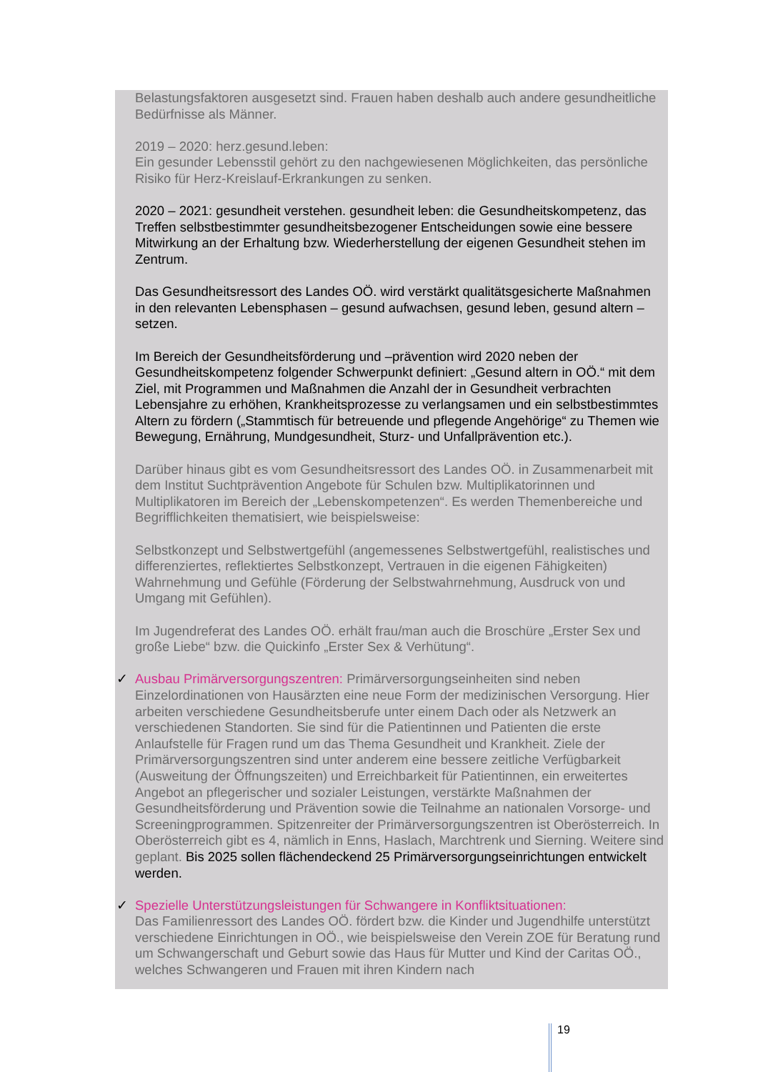Belastungsfaktoren ausgesetzt sind. Frauen haben deshalb auch andere gesundheitliche Bedürfnisse als Männer.
2019 – 2020: herz.gesund.leben:
Ein gesunder Lebensstil gehört zu den nachgewiesenen Möglichkeiten, das persönliche Risiko für Herz-Kreislauf-Erkrankungen zu senken.
2020 – 2021: gesundheit verstehen. gesundheit leben: die Gesundheitskompetenz, das Treffen selbstbestimmter gesundheitsbezogener Entscheidungen sowie eine bessere Mitwirkung an der Erhaltung bzw. Wiederherstellung der eigenen Gesundheit stehen im Zentrum.
Das Gesundheitsressort des Landes OÖ. wird verstärkt qualitätsgesicherte Maßnahmen in den relevanten Lebensphasen – gesund aufwachsen, gesund leben, gesund altern – setzen.
Im Bereich der Gesundheitsförderung und –prävention wird 2020 neben der Gesundheitskompetenz folgender Schwerpunkt definiert: „Gesund altern in OÖ.“ mit dem Ziel, mit Programmen und Maßnahmen die Anzahl der in Gesundheit verbrachten Lebensjahre zu erhöhen, Krankheitsprozesse zu verlangsamen und ein selbstbestimmtes Altern zu fördern („Stammtisch für betreuende und pflegende Angehörige“ zu Themen wie Bewegung, Ernährung, Mundgesundheit, Sturz- und Unfallprävention etc.).
Darüber hinaus gibt es vom Gesundheitsressort des Landes OÖ. in Zusammenarbeit mit dem Institut Suchtprävention Angebote für Schulen bzw. Multiplikatorinnen und Multiplikatoren im Bereich der „Lebenskompetenzen“. Es werden Themenbereiche und Begrifflichkeiten thematisiert, wie beispielsweise:
Selbstkonzept und Selbstwertgefühl (angemessenes Selbstwertgefühl, realistisches und differenziertes, reflektiertes Selbstkonzept, Vertrauen in die eigenen Fähigkeiten) Wahrnehmung und Gefühle (Förderung der Selbstwahrnehmung, Ausdruck von und Umgang mit Gefühlen).
Im Jugendreferat des Landes OÖ. erhält frau/man auch die Broschüre „Erster Sex und große Liebe“ bzw. die Quickinfo „Erster Sex & Verhütung“.
✓ Ausbau Primärversorgungszentren: Primärversorgungseinheiten sind neben Einzelordinationen von Hausärzten eine neue Form der medizinischen Versorgung. Hier arbeiten verschiedene Gesundheitsberufe unter einem Dach oder als Netzwerk an verschiedenen Standorten. Sie sind für die Patientinnen und Patienten die erste Anlaufstelle für Fragen rund um das Thema Gesundheit und Krankheit. Ziele der Primärversorgungszentren sind unter anderem eine bessere zeitliche Verfügbarkeit (Ausweitung der Öffnungszeiten) und Erreichbarkeit für Patientinnen, ein erweitertes Angebot an pflegerischer und sozialer Leistungen, verstärkte Maßnahmen der Gesundheitsförderung und Prävention sowie die Teilnahme an nationalen Vorsorge- und Screeningprogrammen. Spitzenreiter der Primärversorgungszentren ist Oberösterreich. In Oberösterreich gibt es 4, nämlich in Enns, Haslach, Marchtrenk und Sierning. Weitere sind geplant. Bis 2025 sollen flächendeckend 25 Primärversorgungseinrichtungen entwickelt werden.
✓ Spezielle Unterstützungsleistungen für Schwangere in Konfliktsituationen:
Das Familienressort des Landes OÖ. fördert bzw. die Kinder und Jugendhilfe unterstützt verschiedene Einrichtungen in OÖ., wie beispielsweise den Verein ZOE für Beratung rund um Schwangerschaft und Geburt sowie das Haus für Mutter und Kind der Caritas OÖ., welches Schwangeren und Frauen mit ihren Kindern nach
19